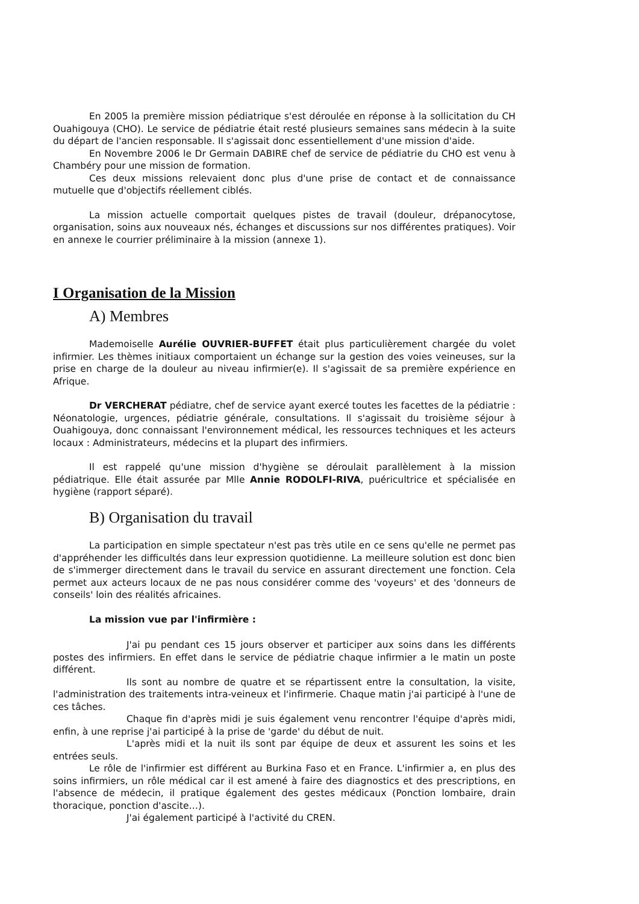En 2005 la première mission pédiatrique s'est déroulée en réponse à la sollicitation du CH Ouahigouya (CHO). Le service de pédiatrie était resté plusieurs semaines sans médecin à la suite du départ de l'ancien responsable. Il s'agissait donc essentiellement d'une mission d'aide.
En Novembre 2006 le Dr Germain DABIRE chef de service de pédiatrie du CHO est venu à Chambéry pour une mission de formation.
Ces deux missions relevaient donc plus d'une prise de contact et de connaissance mutuelle que d'objectifs réellement ciblés.
La mission actuelle comportait quelques pistes de travail (douleur, drépanocytose, organisation, soins aux nouveaux nés, échanges et discussions sur nos différentes pratiques). Voir en annexe le courrier préliminaire à la mission (annexe 1).
I Organisation de la Mission
A) Membres
Mademoiselle Aurélie OUVRIER-BUFFET était plus particulièrement chargée du volet infirmier. Les thèmes initiaux comportaient un échange sur la gestion des voies veineuses, sur la prise en charge de la douleur au niveau infirmier(e). Il s'agissait de sa première expérience en Afrique.
Dr VERCHERAT pédiatre, chef de service ayant exercé toutes les facettes de la pédiatrie : Néonatologie, urgences, pédiatrie générale, consultations. Il s'agissait du troisième séjour à Ouahigouya, donc connaissant l'environnement médical, les ressources techniques et les acteurs locaux : Administrateurs, médecins et la plupart des infirmiers.
Il est rappelé qu'une mission d'hygiène se déroulait parallèlement à la mission pédiatrique. Elle était assurée par Mlle Annie RODOLFI-RIVA, puéricultrice et spécialisée en hygiène (rapport séparé).
B) Organisation du travail
La participation en simple spectateur n'est pas très utile en ce sens qu'elle ne permet pas d'appréhender les difficultés dans leur expression quotidienne. La meilleure solution est donc bien de s'immerger directement dans le travail du service en assurant directement une fonction. Cela permet aux acteurs locaux de ne pas nous considérer comme des 'voyeurs' et des 'donneurs de conseils' loin des réalités africaines.
La mission vue par l'infirmière :
J'ai pu pendant ces 15 jours observer et participer aux soins dans les différents postes des infirmiers. En effet dans le service de pédiatrie chaque infirmier a le matin un poste différent.
Ils sont au nombre de quatre et se répartissent entre la consultation, la visite, l'administration des traitements intra-veineux et l'infirmerie. Chaque matin j'ai participé à l'une de ces tâches.
Chaque fin d'après midi je suis également venu rencontrer l'équipe d'après midi, enfin, à une reprise j'ai participé à la prise de 'garde' du début de nuit.
L'après midi et la nuit ils sont par équipe de deux et assurent les soins et les entrées seuls.
Le rôle de l'infirmier est différent au Burkina Faso et en France. L'infirmier a, en plus des soins infirmiers, un rôle médical car il est amené à faire des diagnostics et des prescriptions, en l'absence de médecin, il pratique également des gestes médicaux (Ponction lombaire, drain thoracique, ponction d'ascite…).
J'ai également participé à l'activité du CREN.